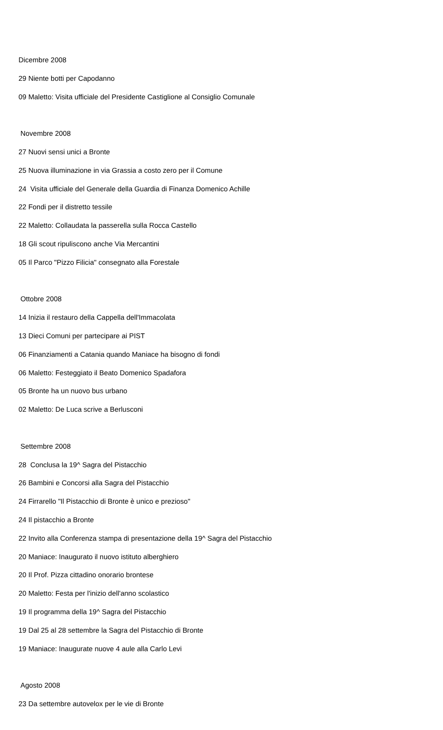Dicembre 2008
29 Niente botti per Capodanno
09 Maletto: Visita ufficiale del Presidente Castiglione al Consiglio Comunale
Novembre 2008
27 Nuovi sensi unici a Bronte
25 Nuova illuminazione in via Grassia a costo zero per il Comune
24 Visita ufficiale del Generale della Guardia di Finanza Domenico Achille
22 Fondi per il distretto tessile
22 Maletto: Collaudata la passerella sulla Rocca Castello
18 Gli scout ripuliscono anche Via Mercantini
05 Il Parco "Pizzo Filicia" consegnato alla Forestale
Ottobre 2008
14 Inizia il restauro della Cappella dell'Immacolata
13 Dieci Comuni per partecipare ai PIST
06 Finanziamenti a Catania quando Maniace ha bisogno di fondi
06 Maletto: Festeggiato il Beato Domenico Spadafora
05 Bronte ha un nuovo bus urbano
02 Maletto: De Luca scrive a Berlusconi
Settembre 2008
28 Conclusa la 19^ Sagra del Pistacchio
26 Bambini e Concorsi alla Sagra del Pistacchio
24 Firrarello "Il Pistacchio di Bronte è unico e prezioso"
24 Il pistacchio a Bronte
22 Invito alla Conferenza stampa di presentazione della 19^ Sagra del Pistacchio
20 Maniace: Inaugurato il nuovo istituto alberghiero
20 Il Prof. Pizza cittadino onorario brontese
20 Maletto: Festa per l'inizio dell'anno scolastico
19 Il programma della 19^ Sagra del Pistacchio
19 Dal 25 al 28 settembre la Sagra del Pistacchio di Bronte
19 Maniace: Inaugurate nuove 4 aule alla Carlo Levi
Agosto 2008
23 Da settembre autovelox per le vie di Bronte